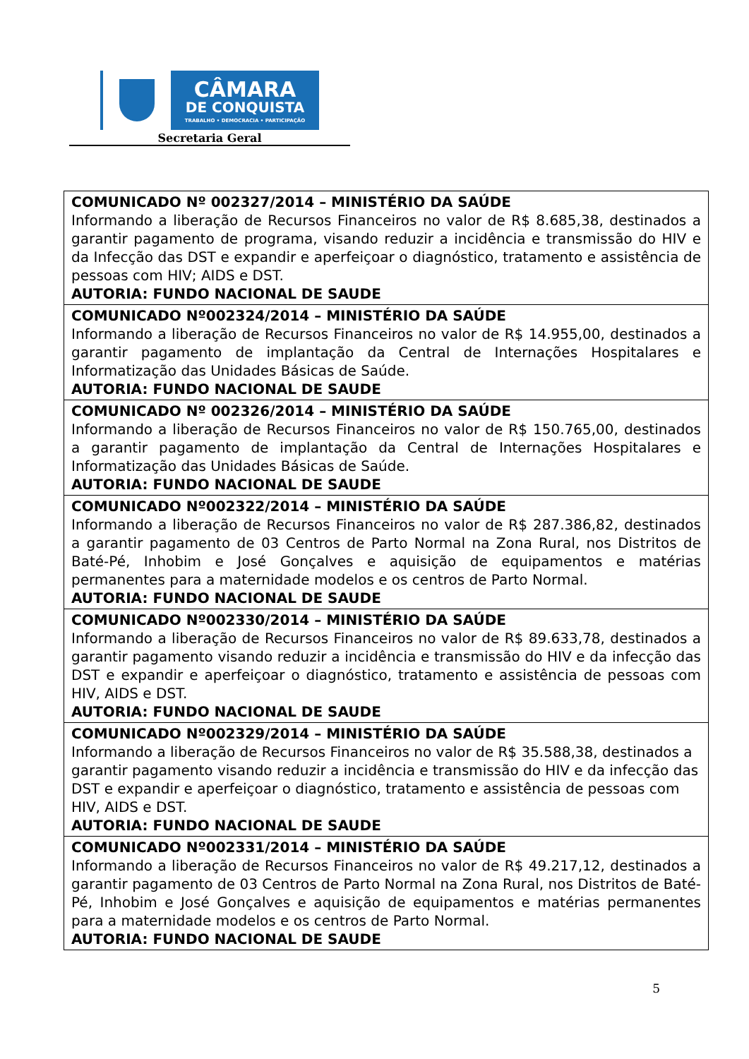CÂMARA
DE CONQUISTA
TRABALHO • DEMOCRACIA • PARTICIPAÇÃO
Secretaria Geral
| COMUNICADO Nº 002327/2014 – MINISTÉRIO DA SAÚDE Informando a liberação de Recursos Financeiros no valor de R$ 8.685,38, destinados a garantir pagamento de programa, visando reduzir a incidência e transmissão do HIV e da Infecção das DST e expandir e aperfeiçoar o diagnóstico, tratamento e assistência de pessoas com HIV; AIDS e DST. AUTORIA: FUNDO NACIONAL DE SAUDE |
| COMUNICADO Nº002324/2014 – MINISTÉRIO DA SAÚDE Informando a liberação de Recursos Financeiros no valor de R$ 14.955,00, destinados a garantir pagamento de implantação da Central de Internações Hospitalares e Informatização das Unidades Básicas de Saúde. AUTORIA: FUNDO NACIONAL DE SAUDE |
| COMUNICADO Nº 002326/2014 – MINISTÉRIO DA SAÚDE Informando a liberação de Recursos Financeiros no valor de R$ 150.765,00, destinados a garantir pagamento de implantação da Central de Internações Hospitalares e Informatização das Unidades Básicas de Saúde. AUTORIA: FUNDO NACIONAL DE SAUDE |
| COMUNICADO Nº002322/2014 – MINISTÉRIO DA SAÚDE Informando a liberação de Recursos Financeiros no valor de R$ 287.386,82, destinados a garantir pagamento de 03 Centros de Parto Normal na Zona Rural, nos Distritos de Baté-Pé, Inhobim e José Gonçalves e aquisição de equipamentos e matérias permanentes para a maternidade modelos e os centros de Parto Normal. AUTORIA: FUNDO NACIONAL DE SAUDE |
| COMUNICADO Nº002330/2014 – MINISTÉRIO DA SAÚDE Informando a liberação de Recursos Financeiros no valor de R$ 89.633,78, destinados a garantir pagamento visando reduzir a incidência e transmissão do HIV e da infecção das DST e expandir e aperfeiçoar o diagnóstico, tratamento e assistência de pessoas com HIV, AIDS e DST. AUTORIA: FUNDO NACIONAL DE SAUDE |
| COMUNICADO Nº002329/2014 – MINISTÉRIO DA SAÚDE Informando a liberação de Recursos Financeiros no valor de R$ 35.588,38, destinados a garantir pagamento visando reduzir a incidência e transmissão do HIV e da infecção das DST e expandir e aperfeiçoar o diagnóstico, tratamento e assistência de pessoas com HIV, AIDS e DST. AUTORIA: FUNDO NACIONAL DE SAUDE |
| COMUNICADO Nº002331/2014 – MINISTÉRIO DA SAÚDE Informando a liberação de Recursos Financeiros no valor de R$ 49.217,12, destinados a garantir pagamento de 03 Centros de Parto Normal na Zona Rural, nos Distritos de Baté-Pé, Inhobim e José Gonçalves e aquisição de equipamentos e matérias permanentes para a maternidade modelos e os centros de Parto Normal. AUTORIA: FUNDO NACIONAL DE SAUDE |
5